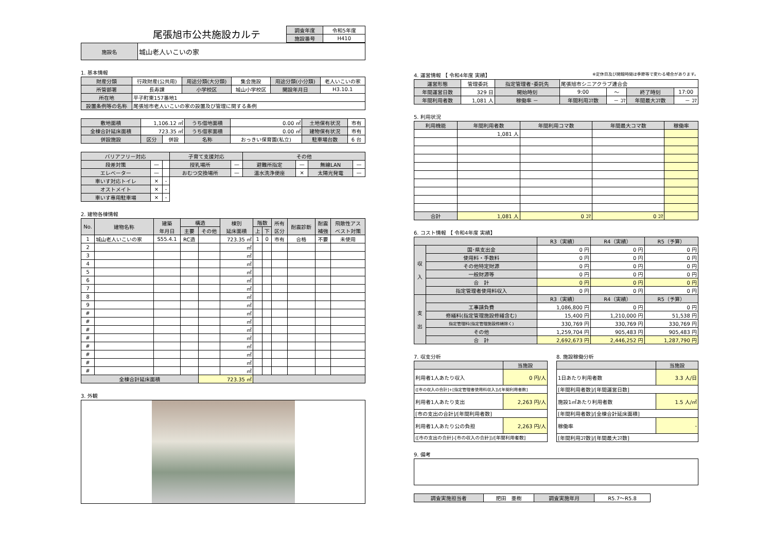尾張旭市公共施設カルテ
| 調査年度 | 令和5年度 |
| 施設番号 | H410 |
| 施設名 | 城山老人いこいの家 |
1. 基本情報
| 財産分類 | 行政財産(公共用) | 用途分類(大分類) | 集会施設 | 用途分類(小分類) | 老人いこいの家 |
| 所管部署 | 長寿課 | 小学校区 | 城山小学校区 | 開設年月日 | H3.10.1 |
| 所在地 | 平子町東157番地1 | | | | |
| 設置条例等の名称 | 尾張旭市老人いこいの家の設置及び管理に関する条例 | | | | |
| 敷地面積 | 1,106.12 ㎡ | | うち借地面積 | 0.00 ㎡ | 土地保有状況 | 市有 |
| 全棟合計延床面積 | 723.35 ㎡ | | うち借家面積 | 0.00 ㎡ | 建物保有状況 | 市有 |
| 併設施設 | 区分 | 併設 | 名称 | おっきい保育園(私立) | 駐車場台数 | 6 台 |
| バリアフリー対応 | | | 子育て支援対応 | | その他 | | | |
| --- | --- | --- | --- | --- | --- | --- | --- | --- |
| 段差対策 | — | | 授乳場所 | — | 避難所指定 | — | 無線LAN | — |
| エレベーター | — | | おむつ交換場所 | — | 温水洗浄便座 | × | 太陽光発電 | — |
| 車いす対応トイレ | × | - | | | | | | |
| オストメイト | × | - | | | | | | |
| 車いす専用駐車場 | × | - | | | | | | |
2. 建物各棟情報
| No. | 建物名称 | 建築 年月日 | 構造 | | 棟別 延床面積 | 階数 | | 所有 区分 | 耐震診断 | 耐震 補強 | 飛散性アス ベスト対策 |
| --- | --- | --- | --- | --- | --- | --- | --- | --- | --- | --- | --- |
| | | | 主要 | その他 | | 上 | 下 | | | | |
| 1 | 城山老人いこいの家 | S55.4.1 | RC造 | | 723.35 ㎡ | 1 | 0 | 市有 | 合格 | 不要 | 未使用 |
| 2 | | | | | ㎡ | | | | | | |
| 3 | | | | | ㎡ | | | | | | |
| 4 | | | | | ㎡ | | | | | | |
| 5 | | | | | ㎡ | | | | | | |
| 6 | | | | | ㎡ | | | | | | |
| 7 | | | | | ㎡ | | | | | | |
| 8 | | | | | ㎡ | | | | | | |
| 9 | | | | | ㎡ | | | | | | |
| # | | | | | ㎡ | | | | | | |
| # | | | | | ㎡ | | | | | | |
| # | | | | | ㎡ | | | | | | |
| # | | | | | ㎡ | | | | | | |
| # | | | | | ㎡ | | | | | | |
| # | | | | | ㎡ | | | | | | |
| # | | | | | ㎡ | | | | | | |
| # | | | | | ㎡ | | | | | | |
| 全棟合計延床面積 | | | | 723.35 ㎡ | | | | | | | |
3. 外観
4. 運営情報 【 令和4年度 実績】 ※定休日及び開館時間は季節等で変わる場合があります。
| 運営形態 | 管理委託 | 指定管理者･委託先 | 尾張旭市シニアクラブ連合会 | | | |
| 年間運営日数 | 329 日 | 開始時刻 | 9:00 | ～ | 終了時刻 | 17:00 |
| 年間利用者数 | 1,081 人 | 稼働率 － | 年間利用ｺﾏ数 | － ｺﾏ | 年間最大ｺﾏ数 | － ｺﾏ |
5. 利用状況
| 利用機能 | 年間利用者数 | 年間利用コマ数 | 年間最大コマ数 | 稼働率 |
| --- | --- | --- | --- | --- |
| | 1,081 人 | | | |
| 合計 | 1,081 人 | 0 ｺﾏ | 0 ｺﾏ | |
6. コスト情報 【 令和4年度 実績】
| | | R3（実績） | R4（実績） | R5（予算） |
| --- | --- | --- | --- | --- |
| 収 入 | 国･県支出金 | 0 円 | 0 円 | 0 円 |
| | 使用料・手数料 | 0 円 | 0 円 | 0 円 |
| | その他特定財源 | 0 円 | 0 円 | 0 円 |
| | 一般財源等 | 0 円 | 0 円 | 0 円 |
| | 合 計 | 0 円 | 0 円 | 0 円 |
| | 指定管理者使用料収入 | 0 円 | 0 円 | 0 円 |
| 支 出 | | R3（実績） | R4（実績） | R5（予算） |
| | 工事請負費 | 1,086,800 円 | 0 円 | 0 円 |
| | 修繕料(指定管理施設修繕含む) | 15,400 円 | 1,210,000 円 | 51,538 円 |
| | 指定管理料(指定管理施設修繕除く) | 330,769 円 | 330,769 円 | 330,769 円 |
| | その他 | 1,259,704 円 | 905,483 円 | 905,483 円 |
| | 合 計 | 2,692,673 円 | 2,446,252 円 | 1,287,790 円 |
7. 収支分析
| | 当施設 |
| --- | --- |
| 利用者1人あたり収入 | 0 円/人 |
| ([市の収入の合計]+[指定管理者使用料収入])/[年間利用者数] | |
| 利用者1人あたり支出 | 2,263 円/人 |
| [市の支出の合計]/[年間利用者数] | |
| 利用者1人あたり公の負担 | 2,263 円/人 |
| ([市の支出の合計]-[市の収入の合計])/[年間利用者数] | |
8. 施設稼働分析
| | 当施設 |
| --- | --- |
| 1日あたり利用者数 | 3.3 人/日 |
| [年間利用者数]/[年間運営日数] | |
| 施設1㎡あたり利用者数 | 1.5 人/㎡ |
| [年間利用者数]/[全棟合計延床面積] | |
| 稼働率 | - |
| [年間利用ｺﾏ数]/[年間最大ｺﾏ数] | |
9. 備考
| 調査実施担当者 | 肥田 亜樹 | 調査実施年月 | R5.7～R5.8 |